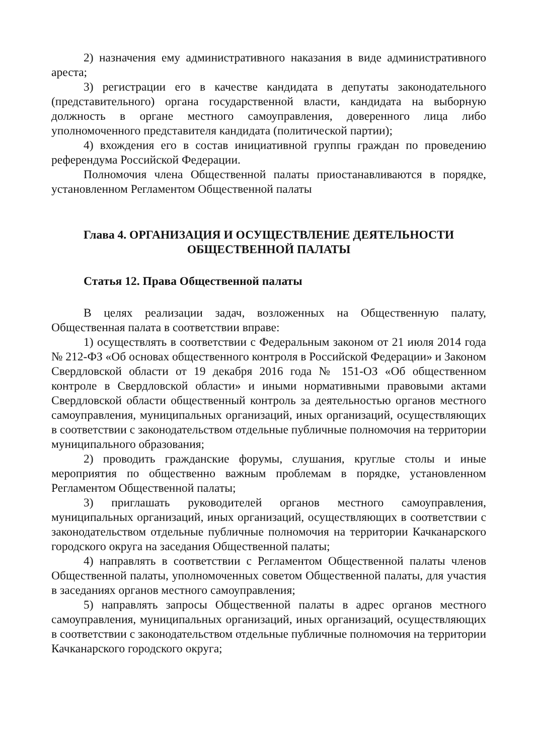2) назначения ему административного наказания в виде административного ареста;
3) регистрации его в качестве кандидата в депутаты законодательного (представительного) органа государственной власти, кандидата на выборную должность в органе местного самоуправления, доверенного лица либо уполномоченного представителя кандидата (политической партии);
4) вхождения его в состав инициативной группы граждан по проведению референдума Российской Федерации.
Полномочия члена Общественной палаты приостанавливаются в порядке, установленном Регламентом Общественной палаты
Глава 4. ОРГАНИЗАЦИЯ И ОСУЩЕСТВЛЕНИЕ ДЕЯТЕЛЬНОСТИ
ОБЩЕСТВЕННОЙ ПАЛАТЫ
Статья 12. Права Общественной палаты
В целях реализации задач, возложенных на Общественную палату, Общественная палата в соответствии вправе:
1) осуществлять в соответствии с Федеральным законом от 21 июля 2014 года № 212-ФЗ «Об основах общественного контроля в Российской Федерации» и Законом Свердловской области от 19 декабря 2016 года № 151-ОЗ «Об общественном контроле в Свердловской области» и иными нормативными правовыми актами Свердловской области общественный контроль за деятельностью органов местного самоуправления, муниципальных организаций, иных организаций, осуществляющих в соответствии с законодательством отдельные публичные полномочия на территории муниципального образования;
2) проводить гражданские форумы, слушания, круглые столы и иные мероприятия по общественно важным проблемам в порядке, установленном Регламентом Общественной палаты;
3) приглашать руководителей органов местного самоуправления, муниципальных организаций, иных организаций, осуществляющих в соответствии с законодательством отдельные публичные полномочия на территории Качканарского городского округа на заседания Общественной палаты;
4) направлять в соответствии с Регламентом Общественной палаты членов Общественной палаты, уполномоченных советом Общественной палаты, для участия в заседаниях органов местного самоуправления;
5) направлять запросы Общественной палаты в адрес органов местного самоуправления, муниципальных организаций, иных организаций, осуществляющих в соответствии с законодательством отдельные публичные полномочия на территории Качканарского городского округа;